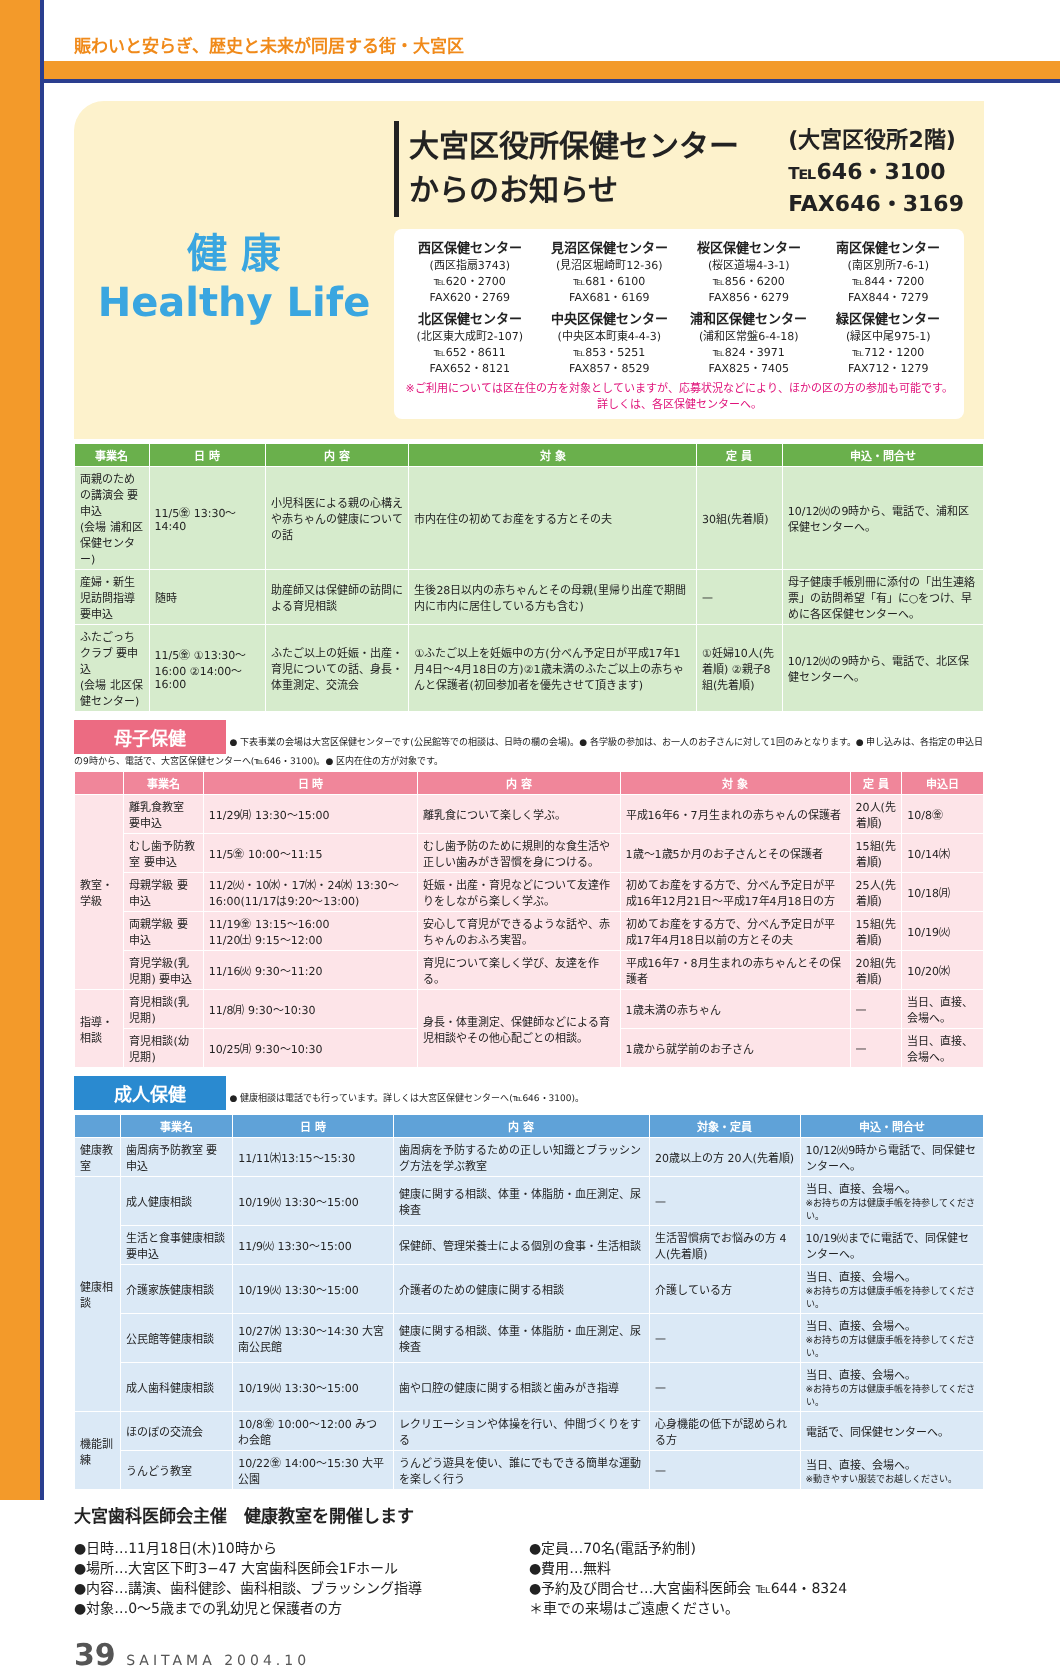賑わいと安らぎ、歴史と未来が同居する街・大宮区
健 康
Healthy Life
大宮区役所保健センター
からのお知らせ
(大宮区役所2階)
℡646・3100
FAX646・3169
西区保健センター
(西区指扇3743)
℡620・2700
FAX620・2769
見沼区保健センター
(見沼区堀崎町12-36)
℡681・6100
FAX681・6169
桜区保健センター
(桜区道場4-3-1)
℡856・6200
FAX856・6279
南区保健センター
(南区別所7-6-1)
℡844・7200
FAX844・7279
北区保健センター
(北区東大成町2-107)
℡652・8611
FAX652・8121
中央区保健センター
(中央区本町東4-4-3)
℡853・5251
FAX857・8529
浦和区保健センター
(浦和区常盤6-4-18)
℡824・3971
FAX825・7405
緑区保健センター
(緑区中尾975-1)
℡712・1200
FAX712・1279
※ご利用については区在住の方を対象としていますが、応募状況などにより、ほかの区の方の参加も可能です。詳しくは、各区保健センターへ。
| 事業名 | 日 時 | 内 容 | 対 象 | 定 員 | 申込・問合せ |
| --- | --- | --- | --- | --- | --- |
| 両親のための講演会 要申込 (会場 浦和区保健センター) | 11/5㊎ 13:30〜14:40 | 小児科医による親の心構えや赤ちゃんの健康についての話 | 市内在住の初めてお産をする方とその夫 | 30組(先着順) | 10/12㈫の9時から、電話で、浦和区保健センターへ。 |
| 産婦・新生児訪問指導 要申込 | 随時 | 助産師又は保健師の訪問による育児相談 | 生後28日以内の赤ちゃんとその母親(里帰り出産で期間内に市内に居住している方も含む) | — | 母子健康手帳別冊に添付の「出生連絡票」の訪問希望「有」に○をつけ、早めに各区保健センターへ。 |
| ふたごっちクラブ 要申込 (会場 北区保健センター) | 11/5㊎ ①13:30〜16:00 ②14:00〜16:00 | ふたご以上の妊娠・出産・育児についての話、身長・体重測定、交流会 | ①ふたご以上を妊娠中の方(分べん予定日が平成17年1月4日〜4月18日の方)②1歳未満のふたご以上の赤ちゃんと保護者(初回参加者を優先させて頂きます) | ①妊婦10人(先着順) ②親子8組(先着順) | 10/12㈫の9時から、電話で、北区保健センターへ。 |
母子保健 ● 下表事業の会場は大宮区保健センターです(公民館等での相談は、日時の欄の会場)。● 各学級の参加は、お一人のお子さんに対して1回のみとなります。● 申し込みは、各指定の申込日の9時から、電話で、大宮区保健センターへ(℡646・3100)。● 区内在住の方が対象です。
| | 事業名 | 日 時 | 内 容 | 対 象 | 定 員 | 申込日 |
| --- | --- | --- | --- | --- | --- | --- |
| 教室・学級 | 離乳食教室 要申込 | 11/29㈪ 13:30〜15:00 | 離乳食について楽しく学ぶ。 | 平成16年6・7月生まれの赤ちゃんの保護者 | 20人(先着順) | 10/8㊎ |
| | むし歯予防教室 要申込 | 11/5㊎ 10:00〜11:15 | むし歯予防のために規則的な食生活や正しい歯みがき習慣を身につける。 | 1歳〜1歳5か月のお子さんとその保護者 | 15組(先着順) | 10/14㈭ |
| | 母親学級 要申込 | 11/2㈫・10㈬・17㈬・24㈬ 13:30〜16:00(11/17は9:20〜13:00) | 妊娠・出産・育児などについて友達作りをしながら楽しく学ぶ。 | 初めてお産をする方で、分べん予定日が平成16年12月21日〜平成17年4月18日の方 | 25人(先着順) | 10/18㈪ |
| | 両親学級 要申込 | 11/19㊎ 13:15〜16:00 11/20㈯ 9:15〜12:00 | 安心して育児ができるような話や、赤ちゃんのおふろ実習。 | 初めてお産をする方で、分べん予定日が平成17年4月18日以前の方とその夫 | 15組(先着順) | 10/19㈫ |
| | 育児学級(乳児期) 要申込 | 11/16㈫ 9:30〜11:20 | 育児について楽しく学び、友達を作る。 | 平成16年7・8月生まれの赤ちゃんとその保護者 | 20組(先着順) | 10/20㈬ |
| 指導・相談 | 育児相談(乳児期) | 11/8㈪ 9:30〜10:30 | 身長・体重測定、保健師などによる育児相談やその他心配ごとの相談。 | 1歳未満の赤ちゃん | — | 当日、直接、会場へ。 |
| | 育児相談(幼児期) | 10/25㈪ 9:30〜10:30 | | 1歳から就学前のお子さん | — | 当日、直接、会場へ。 |
成人保健 ● 健康相談は電話でも行っています。詳しくは大宮区保健センターへ(℡646・3100)。
| | 事業名 | 日 時 | 内 容 | 対象・定員 | 申込・問合せ |
| --- | --- | --- | --- | --- | --- |
| 健康教室 | 歯周病予防教室 要申込 | 11/11㈭13:15〜15:30 | 歯周病を予防するための正しい知識とブラッシング方法を学ぶ教室 | 20歳以上の方 20人(先着順) | 10/12㈫9時から電話で、同保健センターへ。 |
| 健康相談 | 成人健康相談 | 10/19㈫ 13:30〜15:00 | 健康に関する相談、体重・体脂肪・血圧測定、尿検査 | — | 当日、直接、会場へ。 ※お持ちの方は健康手帳を持参してください。 |
| | 生活と食事健康相談 要申込 | 11/9㈫ 13:30〜15:00 | 保健師、管理栄養士による個別の食事・生活相談 | 生活習慣病でお悩みの方 4人(先着順) | 10/19㈫までに電話で、同保健センターへ。 |
| | 介護家族健康相談 | 10/19㈫ 13:30〜15:00 | 介護者のための健康に関する相談 | 介護している方 | 当日、直接、会場へ。 ※お持ちの方は健康手帳を持参してください。 |
| | 公民館等健康相談 | 10/27㈬ 13:30〜14:30 大宮南公民館 | 健康に関する相談、体重・体脂肪・血圧測定、尿検査 | — | 当日、直接、会場へ。 ※お持ちの方は健康手帳を持参してください。 |
| | 成人歯科健康相談 | 10/19㈫ 13:30〜15:00 | 歯や口腔の健康に関する相談と歯みがき指導 | — | 当日、直接、会場へ。 ※お持ちの方は健康手帳を持参してください。 |
| 機能訓練 | ほのぼの交流会 | 10/8㊎ 10:00〜12:00 みつわ会館 | レクリエーションや体操を行い、仲間づくりをする | 心身機能の低下が認められる方 | 電話で、同保健センターへ。 |
| | うんどう教室 | 10/22㊎ 14:00〜15:30 大平公園 | うんどう遊具を使い、誰にでもできる簡単な運動を楽しく行う | — | 当日、直接、会場へ。 ※動きやすい服装でお越しください。 |
大宮歯科医師会主催　健康教室を開催します
●日時…11月18日(木)10時から
●場所…大宮区下町3−47 大宮歯科医師会1Fホール
●内容…講演、歯科健診、歯科相談、ブラッシング指導
●対象…0〜5歳までの乳幼児と保護者の方
●定員…70名(電話予約制)
●費用…無料
●予約及び問合せ…大宮歯科医師会 ℡644・8324
＊車での来場はご遠慮ください。
39 SAITAMA 2004.10